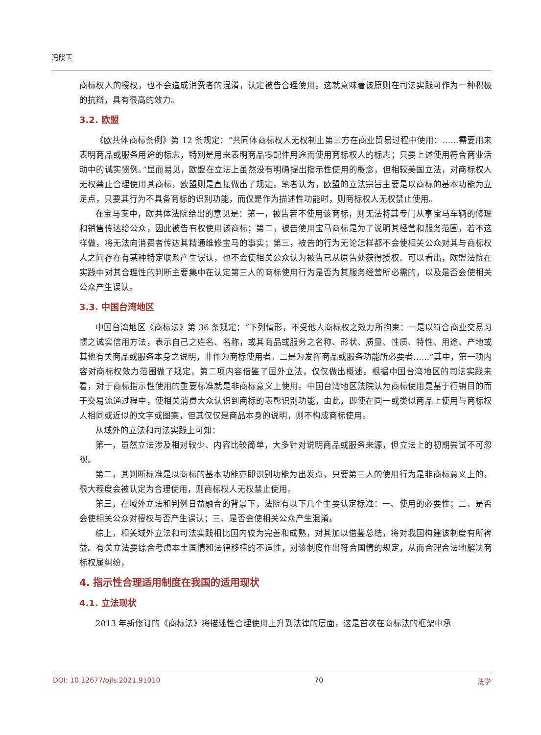冯晓玉
商标权人的授权，也不会造成消费者的混淆，认定被告合理使用。这就意味着该原则在司法实践可作为一种积极的抗辩，具有很高的效力。
3.2. 欧盟
《欧共体商标条例》第 12 条规定：“共同体商标权人无权制止第三方在商业贸易过程中使用：……需要用来表明商品或服务用途的标志，特别是用来表明商品零配件用途而使用商标权人的标志；只要上述使用符合商业活动中的诚实惯例。”显而易见，欧盟在立法上虽然没有明确提出指示性使用的概念，但相较美国立法，对商标权人无权禁止合理使用其商标，欧盟则是直接做出了规定。笔者认为，欧盟的立法宗旨主要是以商标的基本功能为立足点，只要其行为不具备商标的识别功能，而仅是作为描述性功能时，则商标权人无权禁止使用。
在宝马案中，欧共体法院给出的意见是：第一，被告若不使用该商标，则无法将其专门从事宝马车辆的修理和销售传达给公众，因此被告有权使用该商标；第二，被告使用宝马商标是为了说明其经营和服务范围，若不这样做，将无法向消费者传达其精通维修宝马的事实；第三，被告的行为无论怎样都不会使相关公众对其与商标权人之间存在有某种特定联系产生误认，也不会使相关公众认为被告已从原告处获得授权。可以看出，欧盟法院在实践中对其合理性的判断主要集中在认定第三人的商标使用行为是否为其服务经营所必需的，以及是否会使相关公众产生误认。
3.3. 中国台湾地区
中国台湾地区《商标法》第 36 条规定：“下列情形，不受他人商标权之效力所拘束：一是以符合商业交易习惯之诚实信用方法，表示自己之姓名、名称，或其商品或服务之名称、形状、质量、性质、特性、用途、产地或其他有关商品或服务本身之说明，非作为商标使用者。二是为发挥商品或服务功能所必要者……”其中，第一项内容对商标权效力范围做了规定，第二项内容借鉴了国外立法，仅仅做出概述。根据中国台湾地区的司法实践来看，对于商标指示性使用的重要标准就是非商标意义上使用。中国台湾地区法院认为商标使用是基于行销目的而于交易流通过程中，使相关消费大众认识到商标的表彰识别功能，由此，即使在同一或类似商品上使用与商标权人相同或近似的文字或图案，但其仅仅是商品本身的说明，则不构成商标使用。
从域外的立法和司法实践上可知：
第一，虽然立法涉及相对较少、内容比较简单，大多针对说明商品或服务来源，但立法上的初期尝试不可忽视。
第二，其判断标准是以商标的基本功能亦即识别功能为出发点，只要第三人的使用行为是非商标意义上的，很大程度会被认定为合理使用，则商标权人无权禁止使用。
第三，在域外立法和判例日益融合的背景下，法院有以下几个主要认定标准：一、使用的必要性；二、是否会使相关公众对授权与否产生误认；三、是否会使相关公众产生混淆。
综上，相关域外立法和司法实践相比国内较为完善和成熟，对其加以借鉴总结，将对我国构建该制度有所裨益。有关立法要综合考虑本土国情和法律移植的不适性，对该制度作出符合国情的规定，从而合理合法地解决商标权属纠纷，
4. 指示性合理适用制度在我国的适用现状
4.1. 立法现状
2013 年新修订的《商标法》将描述性合理使用上升到法律的层面，这是首次在商标法的框架中承
DOI: 10.12677/ojls.2021.91010 70 法学